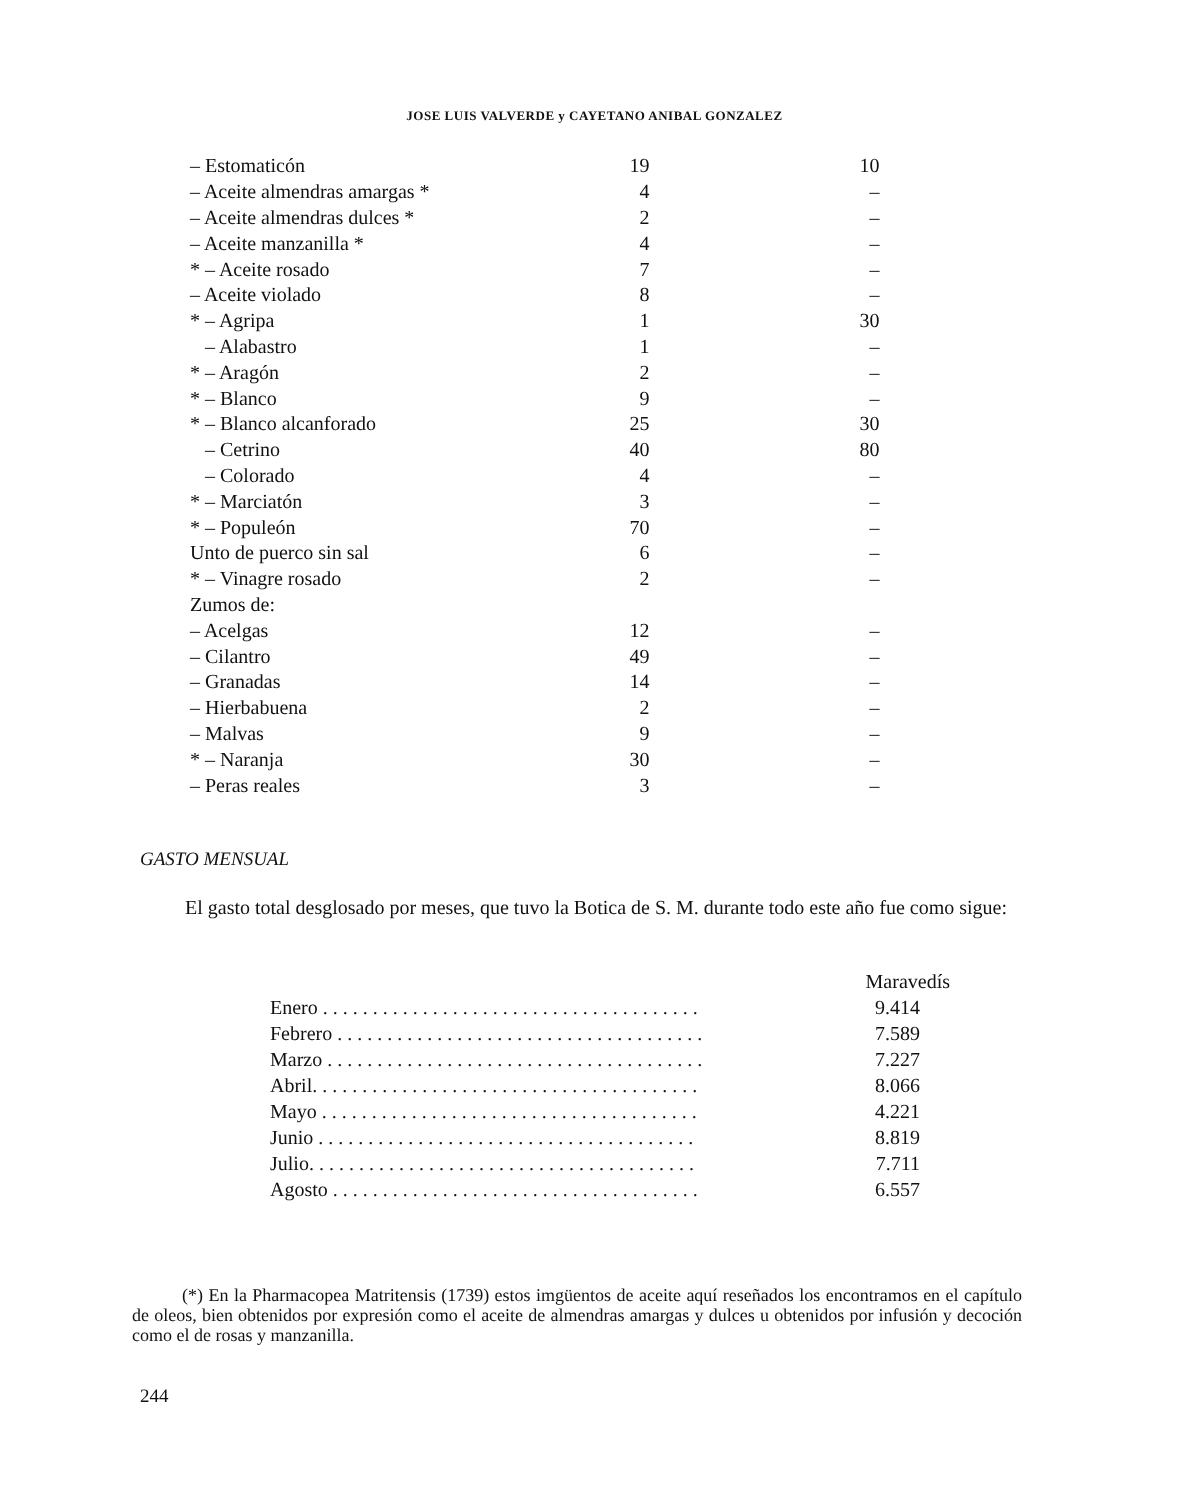JOSE LUIS VALVERDE y CAYETANO ANIBAL GONZALEZ
| – Estomaticón | 19 | 10 |
| – Aceite almendras amargas * | 4 | – |
| – Aceite almendras dulces * | 2 | – |
| – Aceite manzanilla * | 4 | – |
| * – Aceite rosado | 7 | – |
| – Aceite violado | 8 | – |
| * – Agripa | 1 | 30 |
| – Alabastro | 1 | – |
| * – Aragón | 2 | – |
| * – Blanco | 9 | – |
| * – Blanco alcanforado | 25 | 30 |
| – Cetrino | 40 | 80 |
| – Colorado | 4 | – |
| * – Marciatón | 3 | – |
| * – Populeón | 70 | – |
| Unto de puerco sin sal | 6 | – |
| * – Vinagre rosado | 2 | – |
| Zumos de: | | |
| – Acelgas | 12 | – |
| – Cilantro | 49 | – |
| – Granadas | 14 | – |
| – Hierbabuena | 2 | – |
| – Malvas | 9 | – |
| * – Naranja | 30 | – |
| – Peras reales | 3 | – |
GASTO MENSUAL
El gasto total desglosado por meses, que tuvo la Botica de S. M. durante todo este año fue como sigue:
| | Maravedís |
| --- | --- |
| Enero . . . . . . . . . . . . . . . . . . . . . . . . . . . . . . . . . . . . . . | 9.414 |
| Febrero . . . . . . . . . . . . . . . . . . . . . . . . . . . . . . . . . . . . . | 7.589 |
| Marzo . . . . . . . . . . . . . . . . . . . . . . . . . . . . . . . . . . . . . . | 7.227 |
| Abril. . . . . . . . . . . . . . . . . . . . . . . . . . . . . . . . . . . . . . . | 8.066 |
| Mayo . . . . . . . . . . . . . . . . . . . . . . . . . . . . . . . . . . . . . . | 4.221 |
| Junio . . . . . . . . . . . . . . . . . . . . . . . . . . . . . . . . . . . . . . | 8.819 |
| Julio. . . . . . . . . . . . . . . . . . . . . . . . . . . . . . . . . . . . . . . | 7.711 |
| Agosto . . . . . . . . . . . . . . . . . . . . . . . . . . . . . . . . . . . . . | 6.557 |
(*) En la Pharmacopea Matritensis (1739) estos imgüentos de aceite aquí reseñados los encontramos en el capítulo de oleos, bien obtenidos por expresión como el aceite de almendras amargas y dulces u obtenidos por infusión y decoción como el de rosas y manzanilla.
244